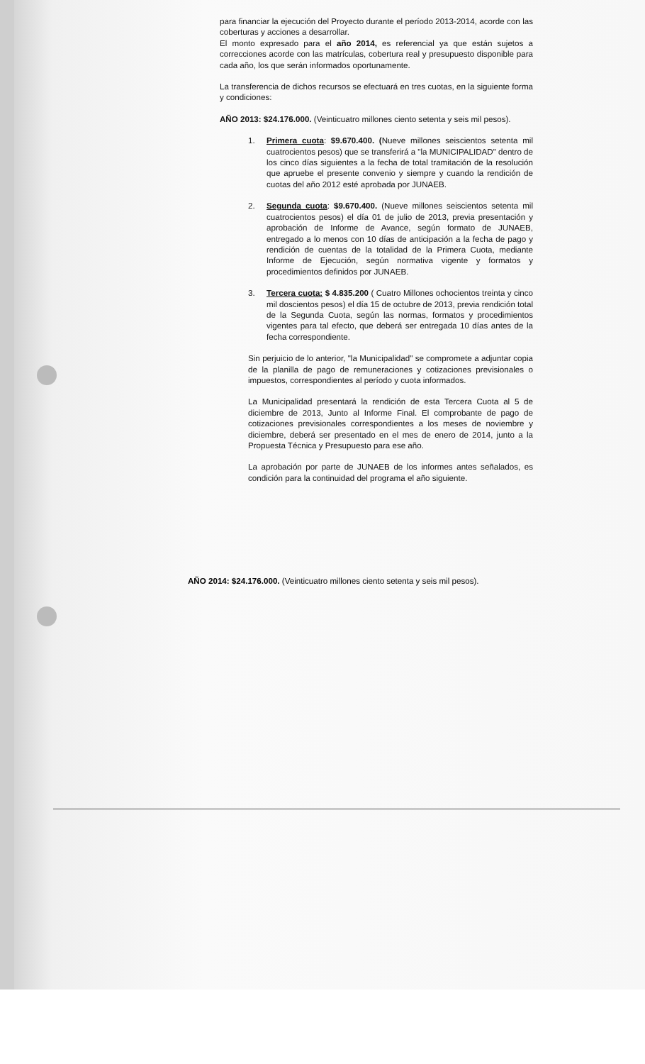para financiar la ejecución del Proyecto durante el período 2013-2014, acorde con las coberturas y acciones a desarrollar.
El monto expresado para el año 2014, es referencial ya que están sujetos a correcciones acorde con las matrículas, cobertura real y presupuesto disponible para cada año, los que serán informados oportunamente.
La transferencia de dichos recursos se efectuará en tres cuotas, en la siguiente forma y condiciones:
AÑO 2013: $24.176.000. (Veinticuatro millones ciento setenta y seis mil pesos).
1. Primera cuota: $9.670.400. (Nueve millones seiscientos setenta mil cuatrocientos pesos) que se transferirá a "la MUNICIPALIDAD" dentro de los cinco días siguientes a la fecha de total tramitación de la resolución que apruebe el presente convenio y siempre y cuando la rendición de cuotas del año 2012 esté aprobada por JUNAEB.
2. Segunda cuota: $9.670.400. (Nueve millones seiscientos setenta mil cuatrocientos pesos) el día 01 de julio de 2013, previa presentación y aprobación de Informe de Avance, según formato de JUNAEB, entregado a lo menos con 10 días de anticipación a la fecha de pago y rendición de cuentas de la totalidad de la Primera Cuota, mediante Informe de Ejecución, según normativa vigente y formatos y procedimientos definidos por JUNAEB.
3. Tercera cuota: $ 4.835.200 ( Cuatro Millones ochocientos treinta y cinco mil doscientos pesos) el día 15 de octubre de 2013, previa rendición total de la Segunda Cuota, según las normas, formatos y procedimientos vigentes para tal efecto, que deberá ser entregada 10 días antes de la fecha correspondiente.
Sin perjuicio de lo anterior, "la Municipalidad" se compromete a adjuntar copia de la planilla de pago de remuneraciones y cotizaciones previsionales o impuestos, correspondientes al período y cuota informados.
La Municipalidad presentará la rendición de esta Tercera Cuota al 5 de diciembre de 2013, Junto al Informe Final. El comprobante de pago de cotizaciones previsionales correspondientes a los meses de noviembre y diciembre, deberá ser presentado en el mes de enero de 2014, junto a la Propuesta Técnica y Presupuesto para ese año.
La aprobación por parte de JUNAEB de los informes antes señalados, es condición para la continuidad del programa el año siguiente.
AÑO 2014: $24.176.000. (Veinticuatro millones ciento setenta y seis mil pesos).